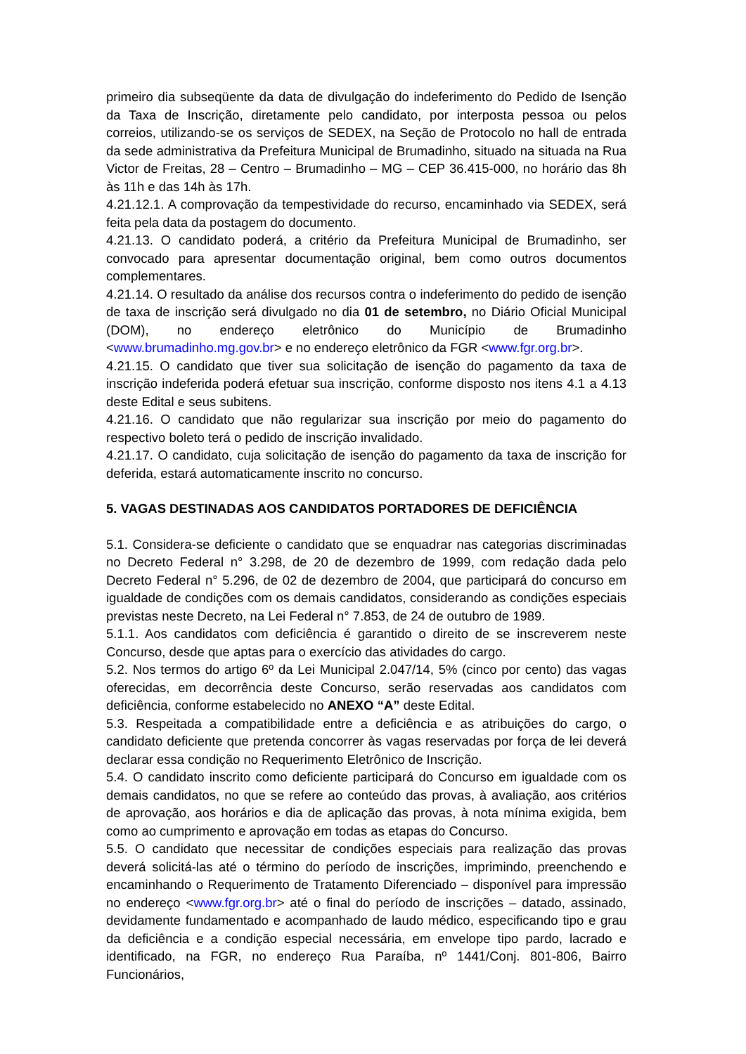primeiro dia subseqüente da data de divulgação do indeferimento do Pedido de Isenção da Taxa de Inscrição, diretamente pelo candidato, por interposta pessoa ou pelos correios, utilizando-se os serviços de SEDEX, na Seção de Protocolo no hall de entrada da sede administrativa da Prefeitura Municipal de Brumadinho, situado na situada na Rua Victor de Freitas, 28 – Centro – Brumadinho – MG – CEP 36.415-000, no horário das 8h às 11h e das 14h às 17h.
4.21.12.1. A comprovação da tempestividade do recurso, encaminhado via SEDEX, será feita pela data da postagem do documento.
4.21.13. O candidato poderá, a critério da Prefeitura Municipal de Brumadinho, ser convocado para apresentar documentação original, bem como outros documentos complementares.
4.21.14. O resultado da análise dos recursos contra o indeferimento do pedido de isenção de taxa de inscrição será divulgado no dia 01 de setembro, no Diário Oficial Municipal (DOM), no endereço eletrônico do Município de Brumadinho <www.brumadinho.mg.gov.br> e no endereço eletrônico da FGR <www.fgr.org.br>.
4.21.15. O candidato que tiver sua solicitação de isenção do pagamento da taxa de inscrição indeferida poderá efetuar sua inscrição, conforme disposto nos itens 4.1 a 4.13 deste Edital e seus subitens.
4.21.16. O candidato que não regularizar sua inscrição por meio do pagamento do respectivo boleto terá o pedido de inscrição invalidado.
4.21.17. O candidato, cuja solicitação de isenção do pagamento da taxa de inscrição for deferida, estará automaticamente inscrito no concurso.
5. VAGAS DESTINADAS AOS CANDIDATOS PORTADORES DE DEFICIÊNCIA
5.1. Considera-se deficiente o candidato que se enquadrar nas categorias discriminadas no Decreto Federal n° 3.298, de 20 de dezembro de 1999, com redação dada pelo Decreto Federal n° 5.296, de 02 de dezembro de 2004, que participará do concurso em igualdade de condições com os demais candidatos, considerando as condições especiais previstas neste Decreto, na Lei Federal n° 7.853, de 24 de outubro de 1989.
5.1.1. Aos candidatos com deficiência é garantido o direito de se inscreverem neste Concurso, desde que aptas para o exercício das atividades do cargo.
5.2. Nos termos do artigo 6º da Lei Municipal 2.047/14, 5% (cinco por cento) das vagas oferecidas, em decorrência deste Concurso, serão reservadas aos candidatos com deficiência, conforme estabelecido no ANEXO “A” deste Edital.
5.3. Respeitada a compatibilidade entre a deficiência e as atribuições do cargo, o candidato deficiente que pretenda concorrer às vagas reservadas por força de lei deverá declarar essa condição no Requerimento Eletrônico de Inscrição.
5.4. O candidato inscrito como deficiente participará do Concurso em igualdade com os demais candidatos, no que se refere ao conteúdo das provas, à avaliação, aos critérios de aprovação, aos horários e dia de aplicação das provas, à nota mínima exigida, bem como ao cumprimento e aprovação em todas as etapas do Concurso.
5.5. O candidato que necessitar de condições especiais para realização das provas deverá solicitá-las até o término do período de inscrições, imprimindo, preenchendo e encaminhando o Requerimento de Tratamento Diferenciado – disponível para impressão no endereço <www.fgr.org.br> até o final do período de inscrições – datado, assinado, devidamente fundamentado e acompanhado de laudo médico, especificando tipo e grau da deficiência e a condição especial necessária, em envelope tipo pardo, lacrado e identificado, na FGR, no endereço Rua Paraíba, nº 1441/Conj. 801-806, Bairro Funcionários,